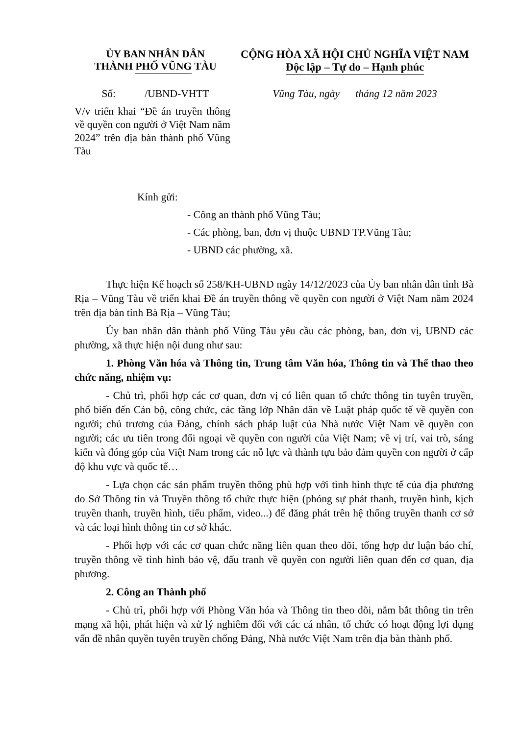ỦY BAN NHÂN DÂN
THÀNH PHỐ VŨNG TÀU
CỘNG HÒA XÃ HỘI CHỦ NGHĨA VIỆT NAM
Độc lập – Tự do – Hạnh phúc
Số: /UBND-VHTT Vũng Tàu, ngày tháng 12 năm 2023
V/v triển khai “Đề án truyền thông về quyền con người ở Việt Nam năm 2024” trên địa bàn thành phố Vũng Tàu
Kính gửi:
- Công an thành phố Vũng Tàu;
- Các phòng, ban, đơn vị thuộc UBND TP.Vũng Tàu;
- UBND các phường, xã.
Thực hiện Kế hoạch số 258/KH-UBND ngày 14/12/2023 của Ủy ban nhân dân tỉnh Bà Rịa – Vũng Tàu về triển khai Đề án truyền thông về quyền con người ở Việt Nam năm 2024 trên địa bàn tỉnh Bà Rịa – Vũng Tàu;
Ủy ban nhân dân thành phố Vũng Tàu yêu cầu các phòng, ban, đơn vị, UBND các phường, xã thực hiện nội dung như sau:
1. Phòng Văn hóa và Thông tin, Trung tâm Văn hóa, Thông tin và Thể thao theo chức năng, nhiệm vụ:
- Chủ trì, phối hợp các cơ quan, đơn vị có liên quan tổ chức thông tin tuyên truyền, phổ biến đến Cán bộ, công chức, các tầng lớp Nhân dân về Luật pháp quốc tế về quyền con người; chủ trương của Đảng, chính sách pháp luật của Nhà nước Việt Nam về quyền con người; các ưu tiên trong đối ngoại về quyền con người của Việt Nam; về vị trí, vai trò, sáng kiến và đóng góp của Việt Nam trong các nỗ lực và thành tựu bảo đảm quyền con người ở cấp độ khu vực và quốc tế…
- Lựa chọn các sản phẩm truyền thông phù hợp với tình hình thực tế của địa phương do Sở Thông tin và Truyền thông tổ chức thực hiện (phóng sự phát thanh, truyền hình, kịch truyền thanh, truyền hình, tiểu phẩm, video...) để đăng phát trên hệ thống truyền thanh cơ sở và các loại hình thông tin cơ sở khác.
- Phối hợp với các cơ quan chức năng liên quan theo dõi, tổng hợp dư luận báo chí, truyền thông về tình hình bảo vệ, đấu tranh về quyền con người liên quan đến cơ quan, địa phương.
2. Công an Thành phố
- Chủ trì, phối hợp với Phòng Văn hóa và Thông tin theo dõi, nắm bắt thông tin trên mạng xã hội, phát hiện và xử lý nghiêm đối với các cá nhân, tổ chức có hoạt động lợi dụng vấn đề nhân quyền tuyên truyền chống Đảng, Nhà nước Việt Nam trên địa bàn thành phố.